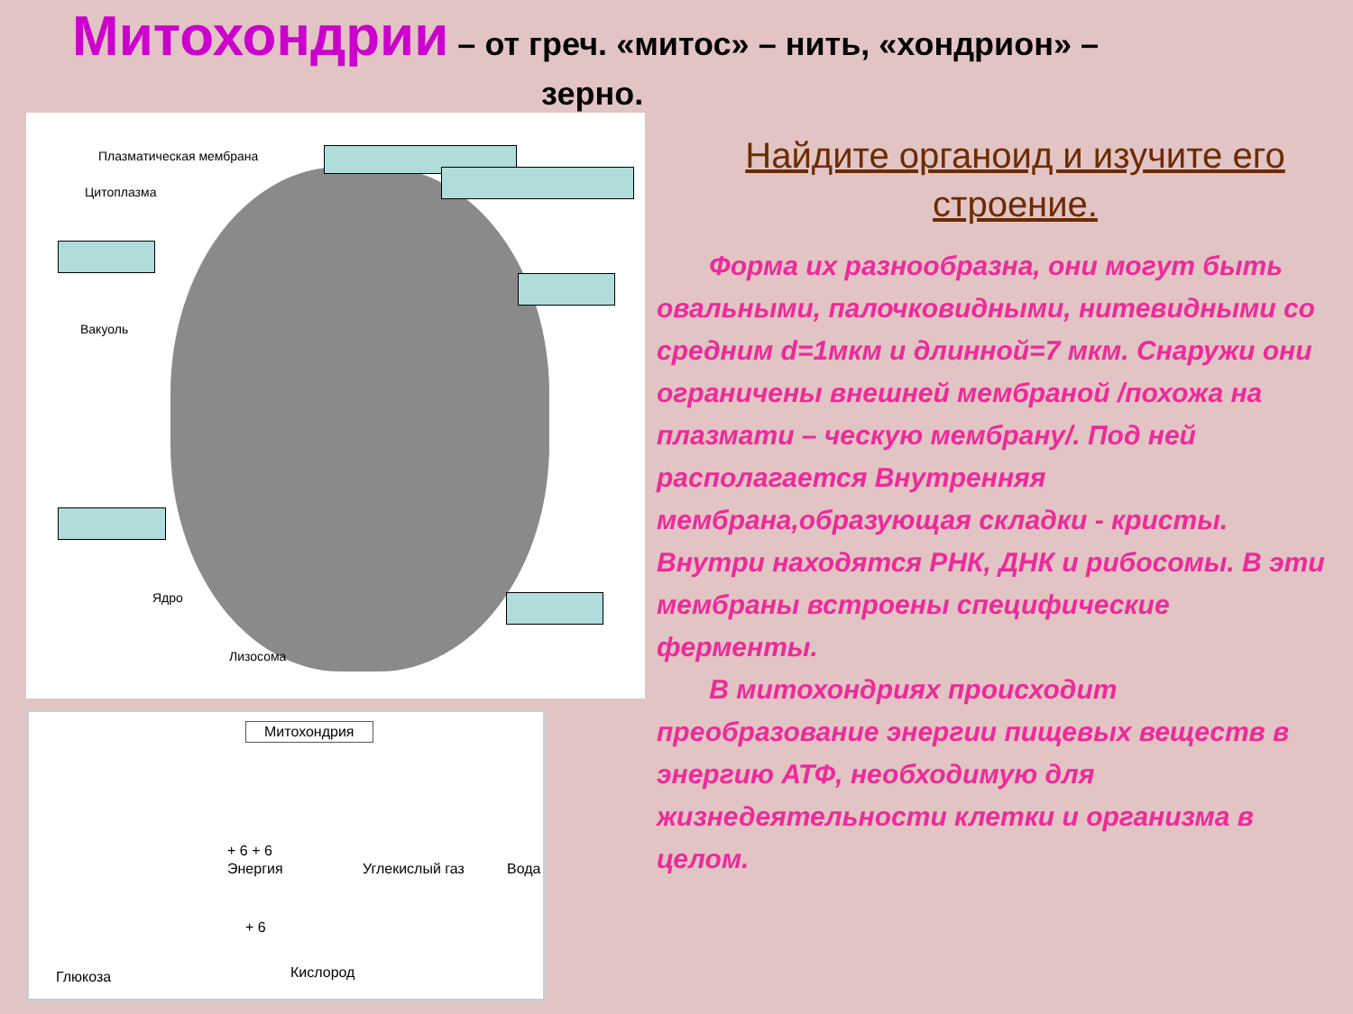Митохондрии – от греч. «митос» – нить, «хондрион» –
зерно.
Плазматическая мембрана
Цитоплазма
Вакуоль
Ядро
Лизосома
Митохондрия
+ 6 + 6
Энергия Углекислый газ Вода
+ 6
Глюкоза Кислород
Найдите органоид и изучите его строение.
Форма их разнообразна, они могут быть овальными, палочковидными, нитевидными со средним d=1мкм и длинной=7 мкм. Снаружи они ограничены внешней мембраной /похожа на плазмати – ческую мембрану/. Под ней располагается Внутренняя мембрана,образующая складки - кристы. Внутри находятся РНК, ДНК и рибосомы. В эти мембраны встроены специфические ферменты.
В митохондриях происходит преобразование энергии пищевых веществ в энергию АТФ, необходимую для жизнедеятельности клетки и организма в целом.